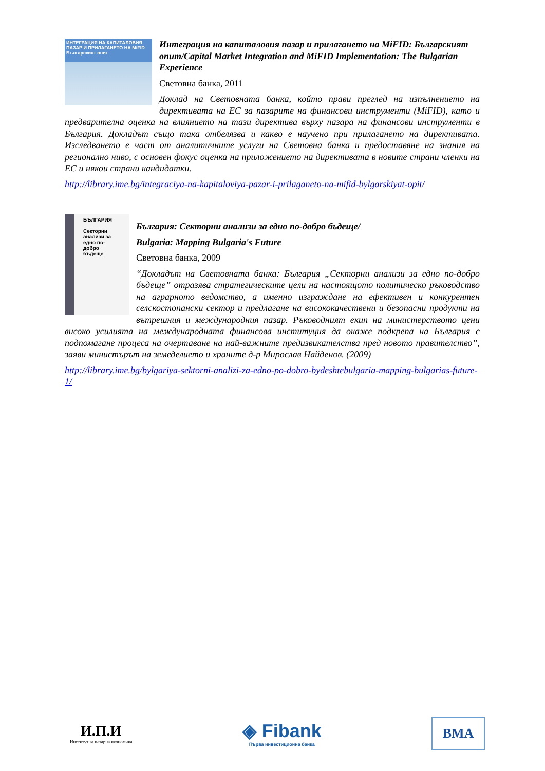ИНТЕГРАЦИЯ НА КАПИТАЛОВИЯ ПАЗАР И ПРИЛАГАНЕТО НА MiFID
Българският опит
Интеграция на капиталовия пазар и прилагането на MiFID: Българският опит/Capital Market Integration and MiFID Implementation: The Bulgarian Experience
Световна банка, 2011
Доклад на Световната банка, който прави преглед на изпълнението на директивата на ЕС за пазарите на финансови инструменти (MiFID), като и предварителна оценка на влиянието на тази директива върху пазара на финансови инструменти в България. Докладът също така отбелязва и какво е научено при прилагането на директивата. Изследването е част от аналитичните услуги на Световна банка и предоставяне на знания на регионално ниво, с основен фокус оценка на приложението на директивата в новите страни членки на ЕС и някои страни кандидатки.
http://library.ime.bg/integraciya-na-kapitaloviya-pazar-i-prilaganeto-na-mifid-bylgarskiyat-opit/
БЪЛГАРИЯ
Секторни анализи за едно по-добро бъдеще
България: Секторни анализи за едно по-добро бъдеще/
Bulgaria: Mapping Bulgaria's Future
Световна банка, 2009
“Докладът на Световната банка: България „Секторни анализи за едно по-добро бъдеще” отразява стратегическите цели на настоящото политическо ръководство на аграрното ведомство, а именно изграждане на ефективен и конкурентен селскостопански сектор и предлагане на висококачествени и безопасни продукти на вътрешния и международния пазар. Ръководният екип на министерството цени високо усилията на международната финансова институция да окаже подкрепа на България с подпомагане процеса на очертаване на най-важните предизвикателства пред новото правителство”, заяви министърът на земеделието и храните д-р Мирослав Найденов. (2009)
http://library.ime.bg/bylgariya-sektorni-analizi-za-edno-po-dobro-bydeshtebulgaria-mapping-bulgarias-future-1/
И.П.И
Институт за пазарна икономика
◈ Fibank
Първа инвестиционна банка
BMA